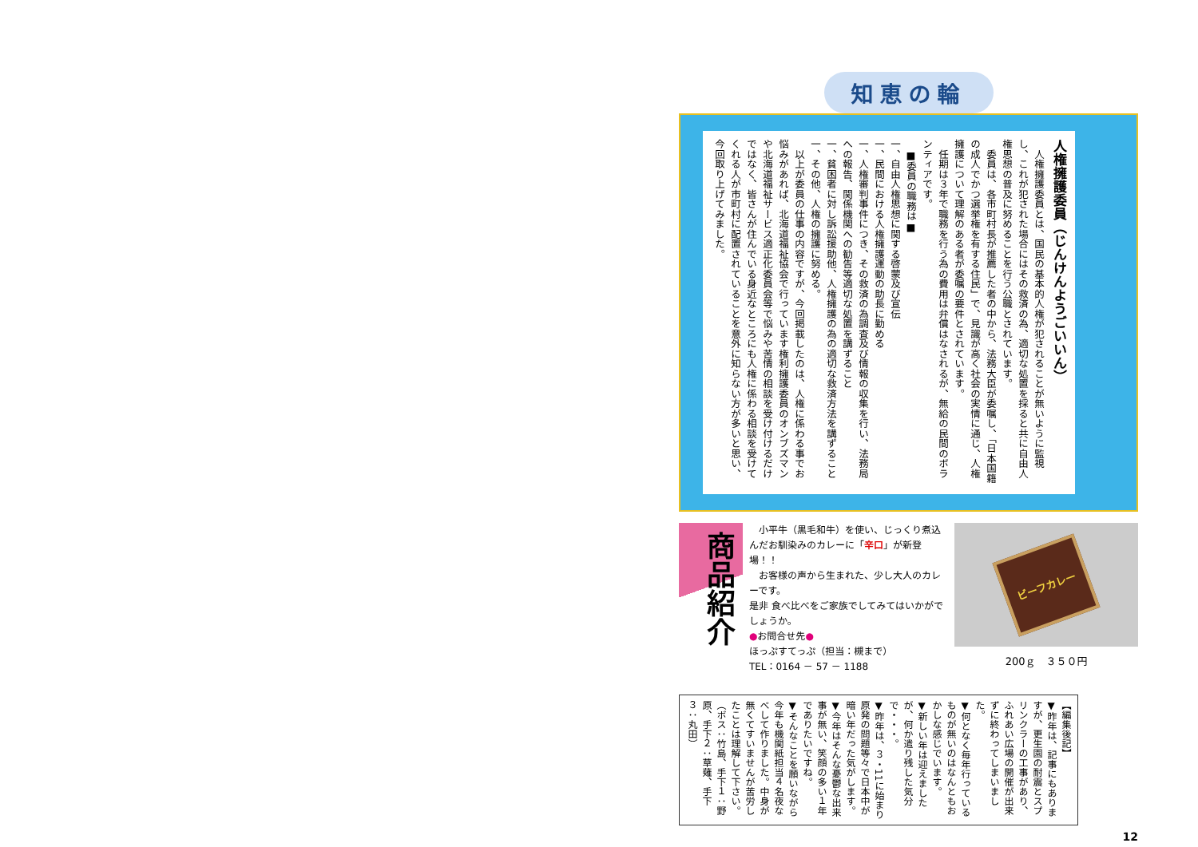知恵の輪
人権擁護委員（じんけんようごいいん）
　人権擁護委員とは、国民の基本的人権が犯されることが無いように監視し、これが犯された場合にはその救済の為、適切な処置を採ると共に自由人権思想の普及に努めることを行う公職とされています。
　委員は、各市町村長が推薦した者の中から、法務大臣が委嘱し、「日本国籍の成人でかつ選挙権を有する住民」で、見識が高く社会の実情に通じ、人権擁護について理解のある者が委嘱の要件とされています。
　任期は３年で職務を行う為の費用は弁償はなされるが、無給の民間のボランティアです。
　■委員の職務は■
一、自由人権思想に関する啓蒙及び宣伝
一、民間における人権擁護運動の助長に勤める
一、人権審判事件につき、その救済の為調査及び情報の収集を行い、法務局への報告、関係機関への勧告等適切な処置を講ずること
一、貧困者に対し訴訟援助他、人権擁護の為の適切な救済方法を講ずること
一、その他、人権の擁護に努める。
　以上が委員の仕事の内容ですが、今回掲載したのは、人権に係わる事でお悩みがあれば、北海道福祉協会で行っています権利擁護委員のオンブズマンや北海道福祉サービス適正化委員会等で悩みや苦情の相談を受け付けるだけではなく、皆さんが住んでいる身近なところにも人権に係わる相談を受けてくれる人が市町村に配置されていることを意外に知らない方が多いと思い、今回取り上げてみました。
商品紹介
　小平牛（黒毛和牛）を使い、じっくり煮込んだお馴染みのカレーに「辛口」が新登場！！
　お客様の声から生まれた、少し大人のカレーです。
是非 食べ比べをご家族でしてみてはいかがでしょうか。
●お問合せ先●
ほっぷすてっぷ（担当：槻まで）
TEL：0164 － 57 － 1188
ビーフカレー
200ｇ　３５０円
【編集後記】
▼昨年は、記事にもありますが、更生園の耐震とスプリンクラーの工事があり、ふれあい広場の開催が出来ずに終わってしまいました。
▼何となく毎年行っているものが無いのはなんともおかしな感じでいます。
▼新しい年は迎えましたが、何か遣り残した気分で・・・。
▼昨年は、３・11に始まり原発の問題等々で日本中が暗い年だった気がします。
▼今年はそんな憂鬱な出来事が無い、笑顔の多い１年でありたいですね。
▼そんなことを願いながら今年も機関紙担当４名夜なべして作りました。中身が無くてすいませんが苦労したことは理解して下さい。
（ボス：竹島、手下１：野原、手下２：草薙、手下３：丸田）
12